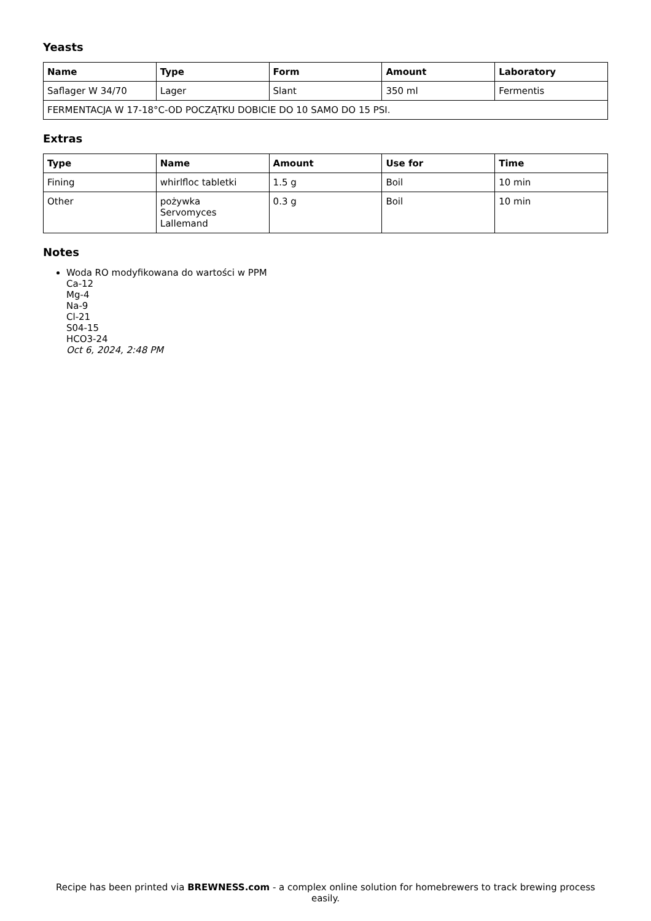Yeasts
| Name | Type | Form | Amount | Laboratory |
| --- | --- | --- | --- | --- |
| Saflager W 34/70 | Lager | Slant | 350 ml | Fermentis |
| FERMENTACJA W 17-18°C-OD POCZĄTKU DOBICIE DO 10 SAMO DO 15 PSI. | | | | |
Extras
| Type | Name | Amount | Use for | Time |
| --- | --- | --- | --- | --- |
| Fining | whirlfloc tabletki | 1.5 g | Boil | 10 min |
| Other | pożywka Servomyces Lallemand | 0.3 g | Boil | 10 min |
Notes
Woda RO modyfikowana do wartości w PPM
Ca-12
Mg-4
Na-9
Cl-21
S04-15
HCO3-24
Oct 6, 2024, 2:48 PM
Recipe has been printed via BREWNESS.com - a complex online solution for homebrewers to track brewing process easily.